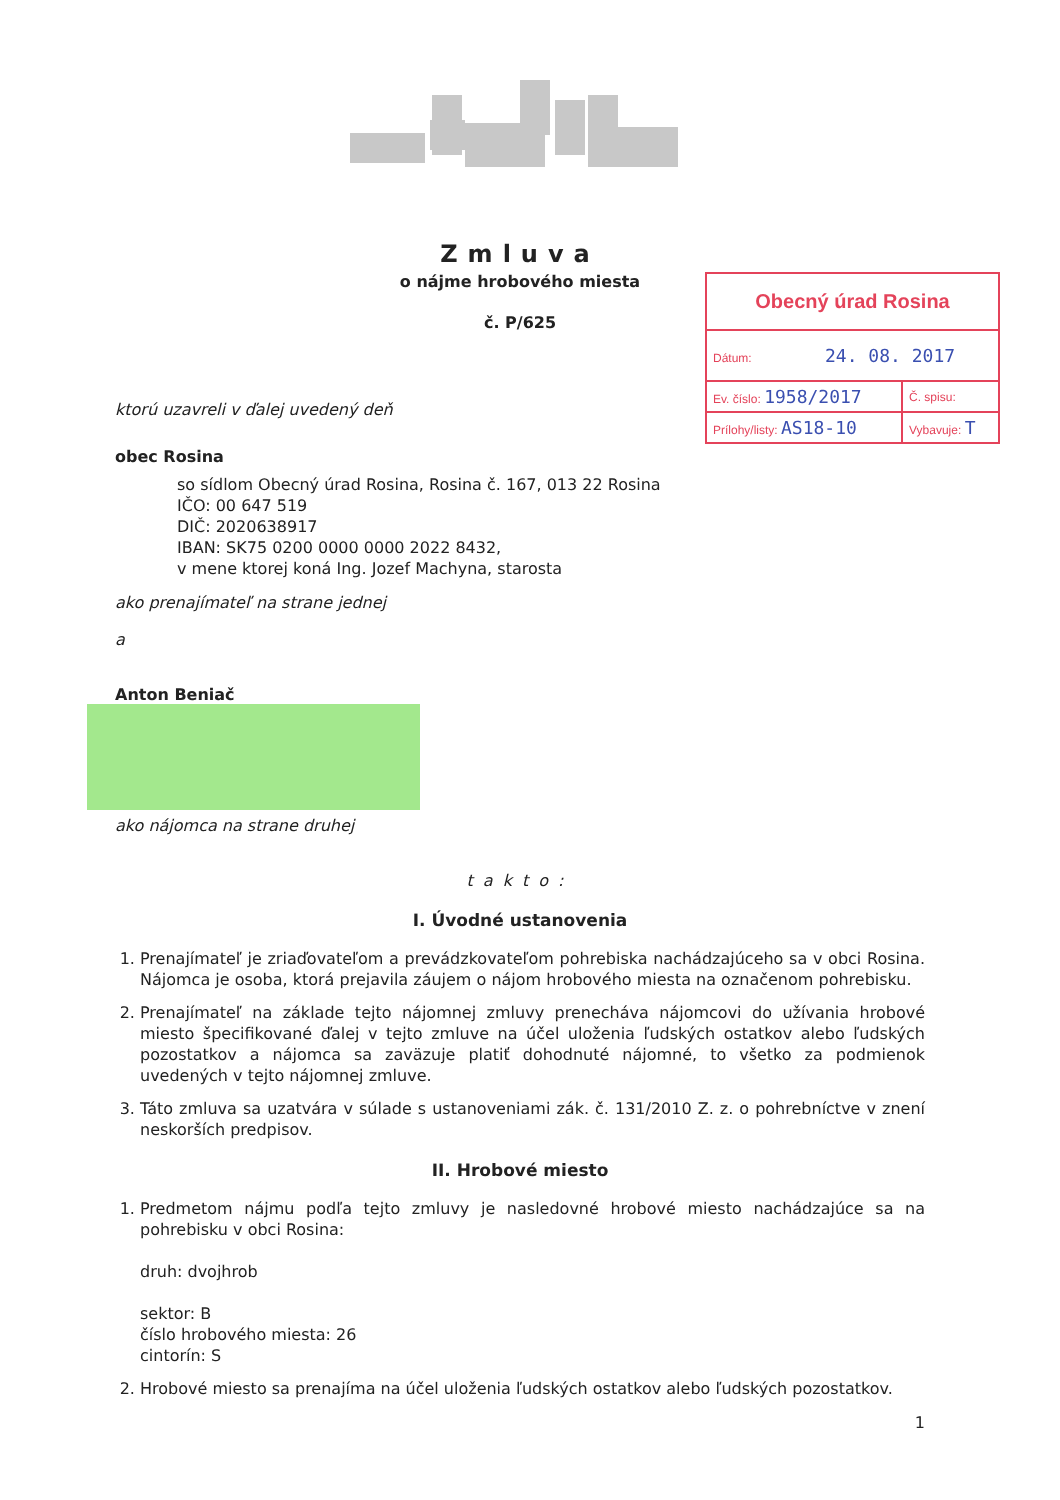Zmluva
o nájme hrobového miesta
č. P/625
| Obecný úrad Rosina | |
| Dátum: 24. 08. 2017 | |
| Ev. číslo: 1958/2017 | Č. spisu: |
| Prílohy/listy: AS18-10 | Vybavuje: T |
ktorú uzavreli v ďalej uvedený deň
obec Rosina
so sídlom Obecný úrad Rosina, Rosina č. 167, 013 22 Rosina
IČO: 00 647 519
DIČ: 2020638917
IBAN: SK75 0200 0000 0000 2022 8432,
v mene ktorej koná Ing. Jozef Machyna, starosta
ako prenajímateľ na strane jednej
a
Anton Beniač
ako nájomca na strane druhej
takto:
I. Úvodné ustanovenia
1. Prenajímateľ je zriaďovateľom a prevádzkovateľom pohrebiska nachádzajúceho sa v obci Rosina. Nájomca je osoba, ktorá prejavila záujem o nájom hrobového miesta na označenom pohrebisku.
2. Prenajímateľ na základe tejto nájomnej zmluvy prenecháva nájomcovi do užívania hrobové miesto špecifikované ďalej v tejto zmluve na účel uloženia ľudských ostatkov alebo ľudských pozostatkov a nájomca sa zaväzuje platiť dohodnuté nájomné, to všetko za podmienok uvedených v tejto nájomnej zmluve.
3. Táto zmluva sa uzatvára v súlade s ustanoveniami zák. č. 131/2010 Z. z. o pohrebníctve v znení neskorších predpisov.
II. Hrobové miesto
1. Predmetom nájmu podľa tejto zmluvy je nasledovné hrobové miesto nachádzajúce sa na pohrebisku v obci Rosina:
druh: dvojhrob
sektor: B
číslo hrobového miesta: 26
cintorín: S
2. Hrobové miesto sa prenajíma na účel uloženia ľudských ostatkov alebo ľudských pozostatkov.
1